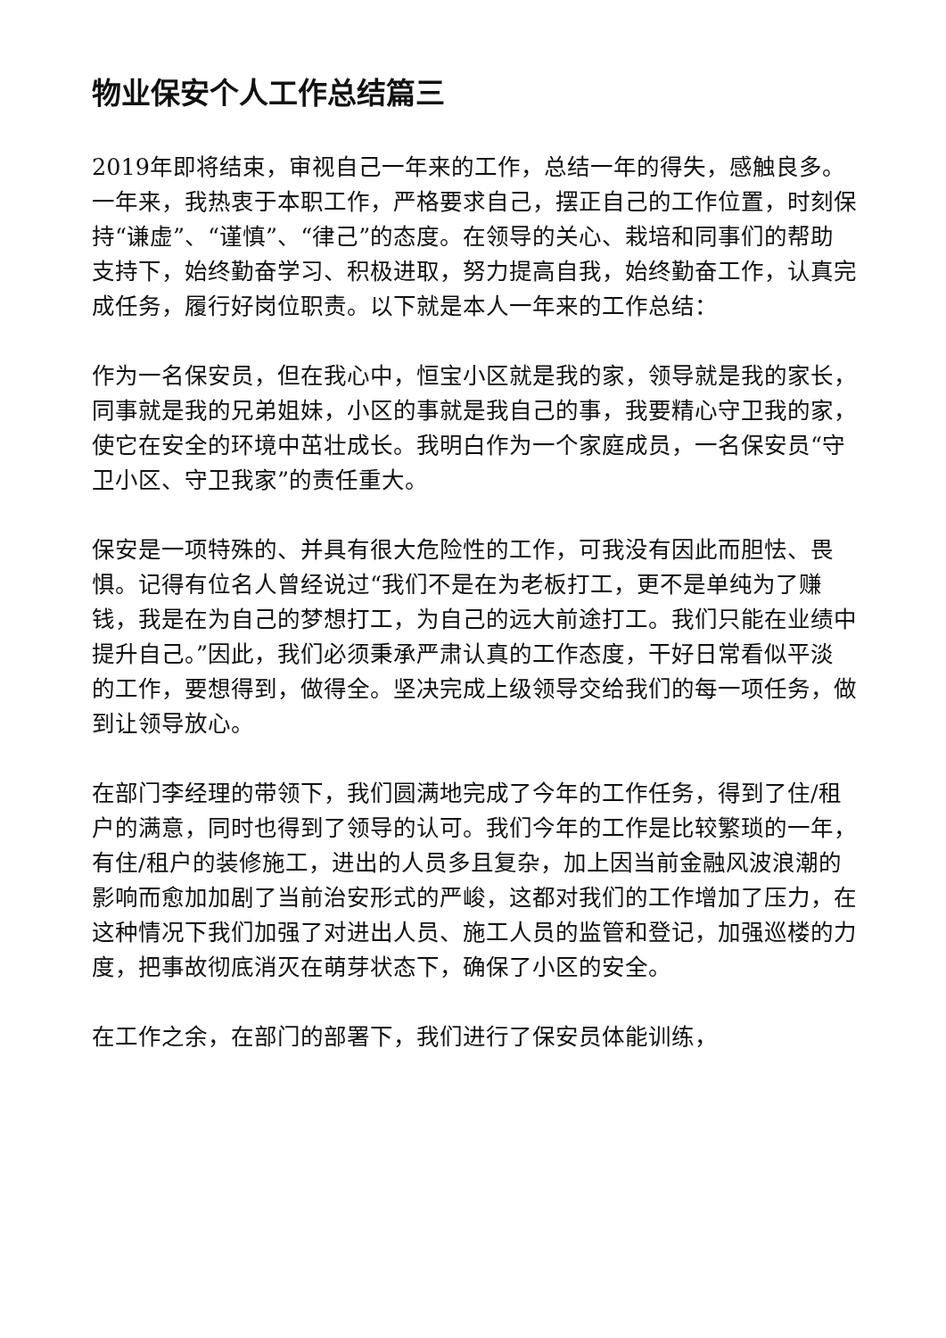物业保安个人工作总结篇三
2019年即将结束，审视自己一年来的工作，总结一年的得失，感触良多。一年来，我热衷于本职工作，严格要求自己，摆正自己的工作位置，时刻保持“谦虚”、“谨慎”、“律己”的态度。在领导的关心、栽培和同事们的帮助支持下，始终勤奋学习、积极进取，努力提高自我，始终勤奋工作，认真完成任务，履行好岗位职责。以下就是本人一年来的工作总结：
作为一名保安员，但在我心中，恒宝小区就是我的家，领导就是我的家长，同事就是我的兄弟姐妹，小区的事就是我自己的事，我要精心守卫我的家，使它在安全的环境中茁壮成长。我明白作为一个家庭成员，一名保安员“守卫小区、守卫我家”的责任重大。
保安是一项特殊的、并具有很大危险性的工作，可我没有因此而胆怯、畏惧。记得有位名人曾经说过“我们不是在为老板打工，更不是单纯为了赚钱，我是在为自己的梦想打工，为自己的远大前途打工。我们只能在业绩中提升自己。”因此，我们必须秉承严肃认真的工作态度，干好日常看似平淡的工作，要想得到，做得全。坚决完成上级领导交给我们的每一项任务，做到让领导放心。
在部门李经理的带领下，我们圆满地完成了今年的工作任务，得到了住/租户的满意，同时也得到了领导的认可。我们今年的工作是比较繁琐的一年，有住/租户的装修施工，进出的人员多且复杂，加上因当前金融风波浪潮的影响而愈加加剧了当前治安形式的严峻，这都对我们的工作增加了压力，在这种情况下我们加强了对进出人员、施工人员的监管和登记，加强巡楼的力度，把事故彻底消灭在萌芽状态下，确保了小区的安全。
在工作之余，在部门的部署下，我们进行了保安员体能训练，